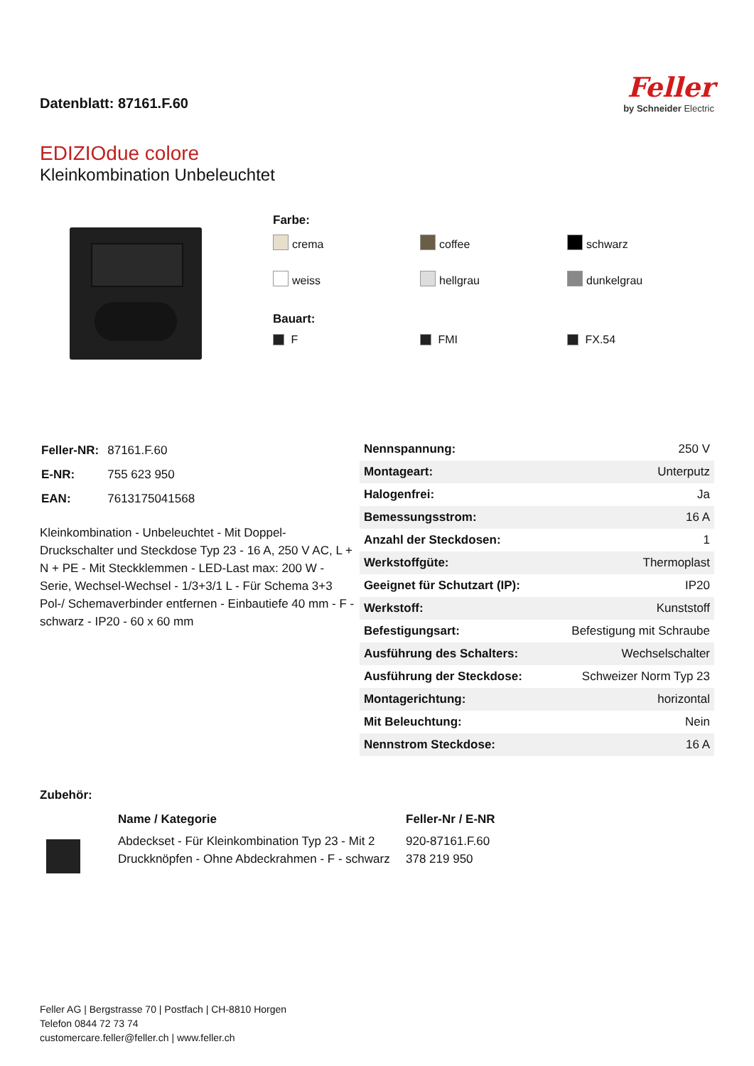Datenblatt: 87161.F.60
Feller
by Schneider Electric
EDIZIOdue colore
Kleinkombination Unbeleuchtet
Farbe:
crema
coffee
schwarz
weiss
hellgrau
dunkelgrau
Bauart:
F
FMI
FX.54
| Feller-NR: | 87161.F.60 |
| E-NR: | 755 623 950 |
| EAN: | 7613175041568 |
Kleinkombination - Unbeleuchtet - Mit Doppel-Druckschalter und Steckdose Typ 23 - 16 A, 250 V AC, L + N + PE - Mit Steckklemmen - LED-Last max: 200 W - Serie, Wechsel-Wechsel - 1/3+3/1 L - Für Schema 3+3 Pol-/ Schemaverbinder entfernen - Einbautiefe 40 mm - F - schwarz - IP20 - 60 x 60 mm
| Nennspannung: | 250 V |
| Montageart: | Unterputz |
| Halogenfrei: | Ja |
| Bemessungsstrom: | 16 A |
| Anzahl der Steckdosen: | 1 |
| Werkstoffgüte: | Thermoplast |
| Geeignet für Schutzart (IP): | IP20 |
| Werkstoff: | Kunststoff |
| Befestigungsart: | Befestigung mit Schraube |
| Ausführung des Schalters: | Wechselschalter |
| Ausführung der Steckdose: | Schweizer Norm Typ 23 |
| Montagerichtung: | horizontal |
| Mit Beleuchtung: | Nein |
| Nennstrom Steckdose: | 16 A |
Zubehör:
| | Name / Kategorie | Feller-Nr / E-NR |
| --- | --- | --- |
| | Abdeckset - Für Kleinkombination Typ 23 - Mit 2 Druckknöpfen - Ohne Abdeckrahmen - F - schwarz | 920-87161.F.60 378 219 950 |
Feller AG | Bergstrasse 70 | Postfach | CH-8810 Horgen
Telefon 0844 72 73 74
customercare.feller@feller.ch | www.feller.ch